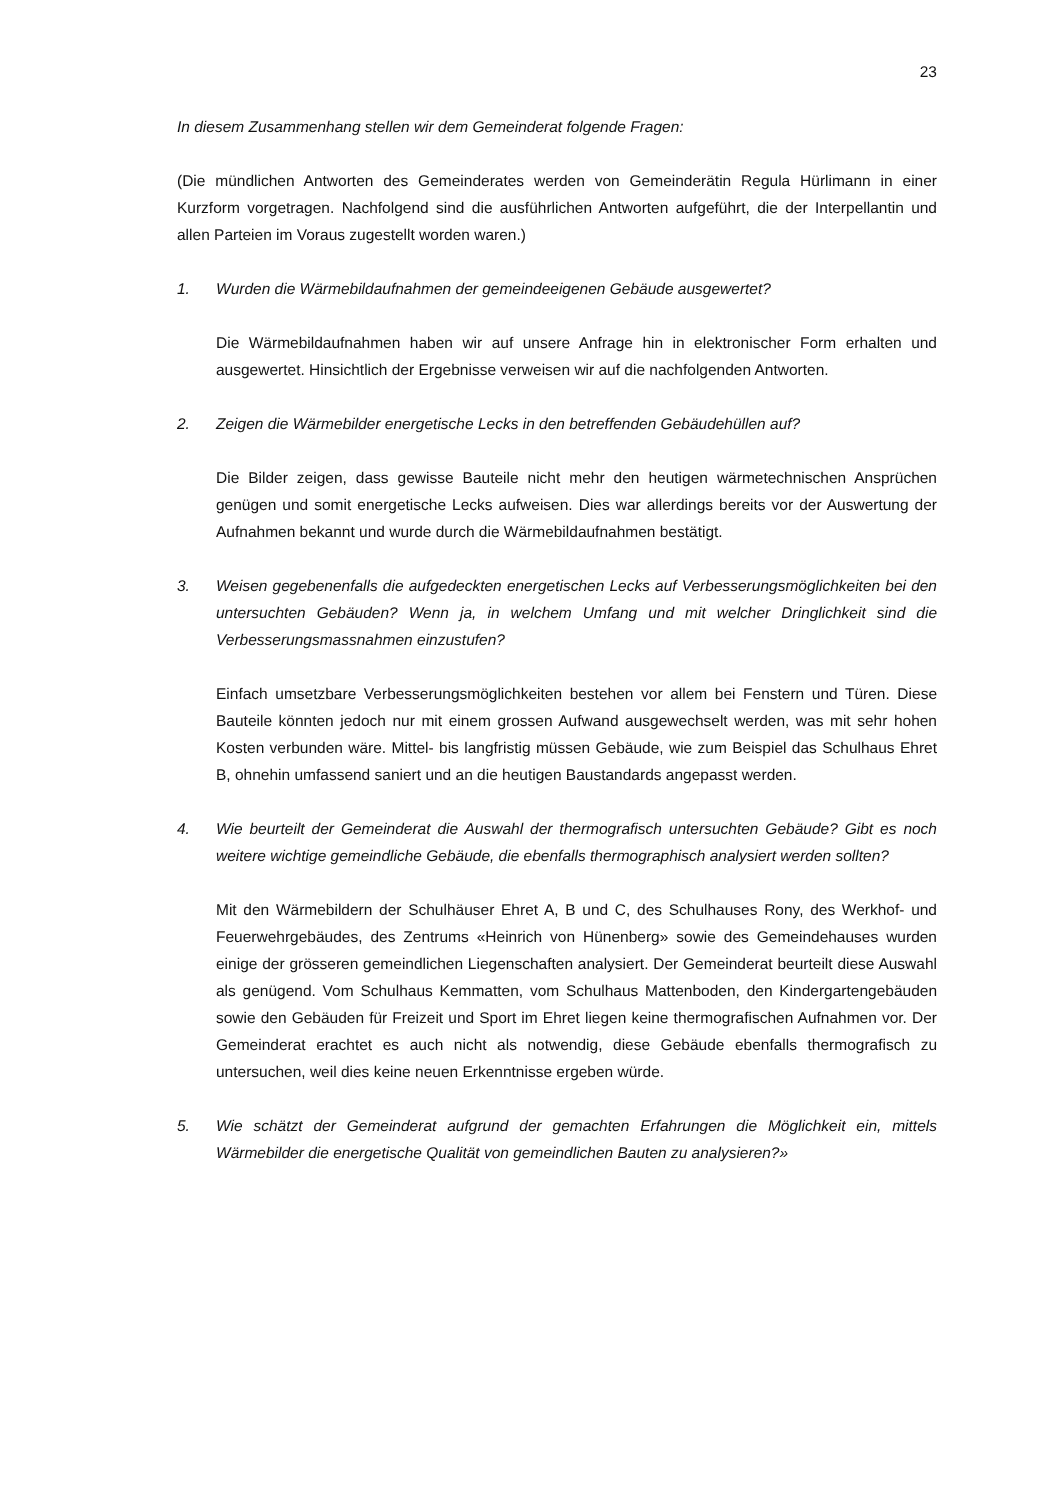23
In diesem Zusammenhang stellen wir dem Gemeinderat folgende Fragen:
(Die mündlichen Antworten des Gemeinderates werden von Gemeinderätin Regula Hürlimann in einer Kurzform vorgetragen. Nachfolgend sind die ausführlichen Antworten aufgeführt, die der Interpellantin und allen Parteien im Voraus zugestellt worden waren.)
1. Wurden die Wärmebildaufnahmen der gemeindeeigenen Gebäude ausgewertet?
Die Wärmebildaufnahmen haben wir auf unsere Anfrage hin in elektronischer Form erhalten und ausgewertet. Hinsichtlich der Ergebnisse verweisen wir auf die nachfolgenden Antworten.
2. Zeigen die Wärmebilder energetische Lecks in den betreffenden Gebäudehüllen auf?
Die Bilder zeigen, dass gewisse Bauteile nicht mehr den heutigen wärmetechnischen Ansprüchen genügen und somit energetische Lecks aufweisen. Dies war allerdings bereits vor der Auswertung der Aufnahmen bekannt und wurde durch die Wärmebildaufnahmen bestätigt.
3. Weisen gegebenenfalls die aufgedeckten energetischen Lecks auf Verbesserungsmöglichkeiten bei den untersuchten Gebäuden? Wenn ja, in welchem Umfang und mit welcher Dringlichkeit sind die Verbesserungsmassnahmen einzustufen?
Einfach umsetzbare Verbesserungsmöglichkeiten bestehen vor allem bei Fenstern und Türen. Diese Bauteile könnten jedoch nur mit einem grossen Aufwand ausgewechselt werden, was mit sehr hohen Kosten verbunden wäre. Mittel- bis langfristig müssen Gebäude, wie zum Beispiel das Schulhaus Ehret B, ohnehin umfassend saniert und an die heutigen Baustandards angepasst werden.
4. Wie beurteilt der Gemeinderat die Auswahl der thermografisch untersuchten Gebäude? Gibt es noch weitere wichtige gemeindliche Gebäude, die ebenfalls thermographisch analysiert werden sollten?
Mit den Wärmebildern der Schulhäuser Ehret A, B und C, des Schulhauses Rony, des Werkhof- und Feuerwehrgebäudes, des Zentrums «Heinrich von Hünenberg» sowie des Gemeindehauses wurden einige der grösseren gemeindlichen Liegenschaften analysiert. Der Gemeinderat beurteilt diese Auswahl als genügend. Vom Schulhaus Kemmatten, vom Schulhaus Mattenboden, den Kindergartengebäuden sowie den Gebäuden für Freizeit und Sport im Ehret liegen keine thermografischen Aufnahmen vor. Der Gemeinderat erachtet es auch nicht als notwendig, diese Gebäude ebenfalls thermografisch zu untersuchen, weil dies keine neuen Erkenntnisse ergeben würde.
5. Wie schätzt der Gemeinderat aufgrund der gemachten Erfahrungen die Möglichkeit ein, mittels Wärmebilder die energetische Qualität von gemeindlichen Bauten zu analysieren?»